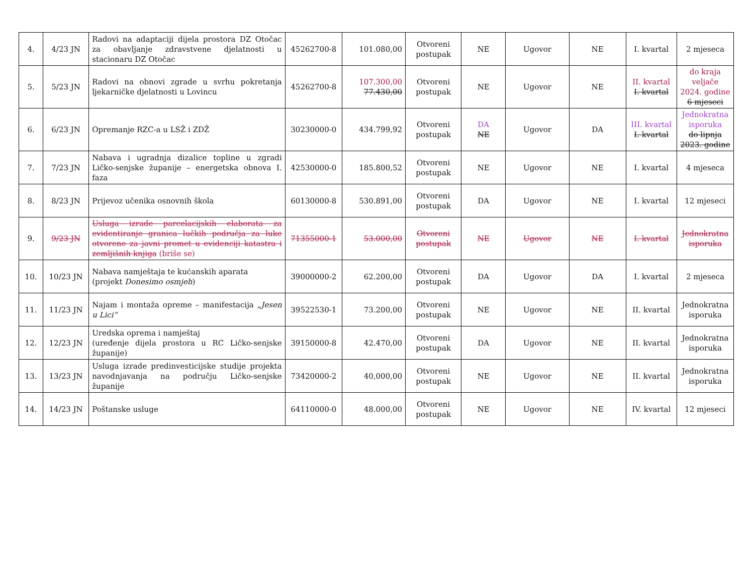| 4. | 4/23 JN | Radovi na adaptaciji dijela prostora DZ Otočac za obavljanje zdravstvene djelatnosti u stacionaru DZ Otočac | 45262700-8 | 101.080,00 | Otvoreni postupak | NE | Ugovor | NE | I. kvartal | 2 mjeseca |
| 5. | 5/23 JN | Radovi na obnovi zgrade u svrhu pokretanja ljekarničke djelatnosti u Lovincu | 45262700-8 | 107.300,00 77.430,00 | Otvoreni postupak | NE | Ugovor | NE | II. kvartal I. kvartal | do kraja veljače 2024. godine 6 mjeseci |
| 6. | 6/23 JN | Opremanje RZC-a u LSŽ i ZDŽ | 30230000-0 | 434.799,92 | Otvoreni postupak | DA NE | Ugovor | DA | III. kvartal I. kvartal | Jednokratna isporuka do lipnja 2023. godine |
| 7. | 7/23 JN | Nabava i ugradnja dizalice topline u zgradi Ličko-senjske županije – energetska obnova I. faza | 42530000-0 | 185.800,52 | Otvoreni postupak | NE | Ugovor | NE | I. kvartal | 4 mjeseca |
| 8. | 8/23 JN | Prijevoz učenika osnovnih škola | 60130000-8 | 530.891,00 | Otvoreni postupak | DA | Ugovor | NE | I. kvartal | 12 mjeseci |
| 9. | 9/23 JN | Usluga izrade parcelacijskih elaborata za evidentiranje granica lučkih područja za luke otvorene za javni promet u evidenciji katastra i zemljišnih knjiga (briše se) | 71355000-1 | 53.000,00 | Otvoreni postupak | NE | Ugovor | NE | I. kvartal | Jednokratna isporuka |
| 10. | 10/23 JN | Nabava namještaja te kućanskih aparata (projekt Donesimo osmjeh ) | 39000000-2 | 62.200,00 | Otvoreni postupak | DA | Ugovor | DA | I. kvartal | 2 mjeseca |
| 11. | 11/23 JN | Najam i montaža opreme – manifestacija „Jesen u Lici“ | 39522530-1 | 73.200,00 | Otvoreni postupak | NE | Ugovor | NE | II. kvartal | Jednokratna isporuka |
| 12. | 12/23 JN | Uredska oprema i namještaj (uređenje dijela prostora u RC Ličko-senjske županije) | 39150000-8 | 42.470,00 | Otvoreni postupak | DA | Ugovor | NE | II. kvartal | Jednokratna isporuka |
| 13. | 13/23 JN | Usluga izrade predinvesticijske studije projekta navodnjavanja na području Ličko-senjske županije | 73420000-2 | 40,000,00 | Otvoreni postupak | NE | Ugovor | NE | II. kvartal | Jednokratna isporuka |
| 14. | 14/23 JN | Poštanske usluge | 64110000-0 | 48.000,00 | Otvoreni postupak | NE | Ugovor | NE | IV. kvartal | 12 mjeseci |